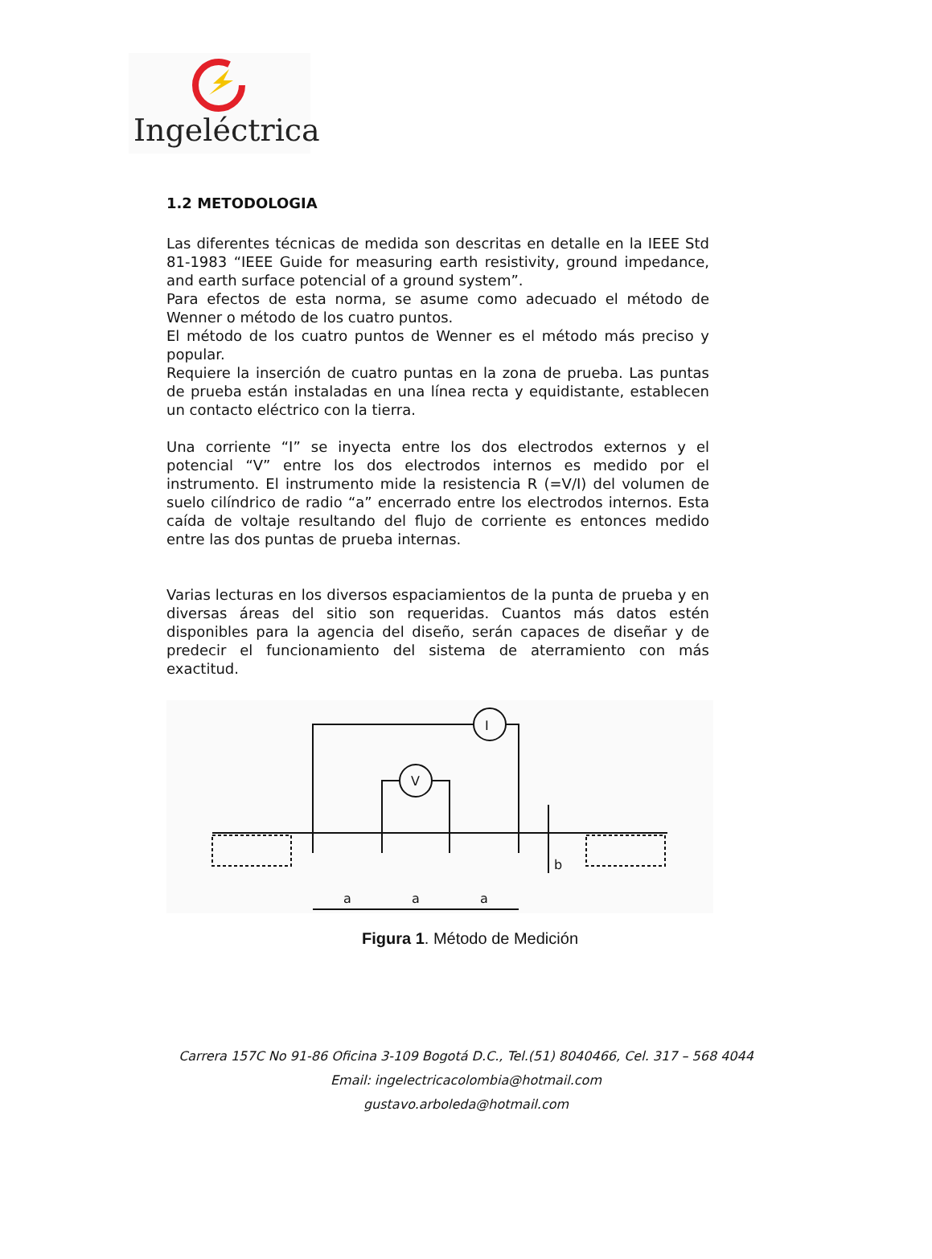Ingeléctrica
1.2 METODOLOGIA
Las diferentes técnicas de medida son descritas en detalle en la IEEE Std 81-1983 “IEEE Guide for measuring earth resistivity, ground impedance, and earth surface potencial of a ground system”.
Para efectos de esta norma, se asume como adecuado el método de Wenner o método de los cuatro puntos.
El método de los cuatro puntos de Wenner es el método más preciso y popular.
Requiere la inserción de cuatro puntas en la zona de prueba. Las puntas de prueba están instaladas en una línea recta y equidistante, establecen un contacto eléctrico con la tierra.
Una corriente “I” se inyecta entre los dos electrodos externos y el potencial “V” entre los dos electrodos internos es medido por el instrumento. El instrumento mide la resistencia R (=V/I) del volumen de suelo cilíndrico de radio “a” encerrado entre los electrodos internos. Esta caída de voltaje resultando del flujo de corriente es entonces medido entre las dos puntas de prueba internas.
Varias lecturas en los diversos espaciamientos de la punta de prueba y en diversas áreas del sitio son requeridas. Cuantos más datos estén disponibles para la agencia del diseño, serán capaces de diseñar y de predecir el funcionamiento del sistema de aterramiento con más exactitud.
I
V
a
a
a
b
Figura 1. Método de Medición
Carrera 157C No 91-86 Oficina 3-109 Bogotá D.C., Tel.(51) 8040466, Cel. 317 – 568 4044
Email: ingelectricacolombia@hotmail.com
gustavo.arboleda@hotmail.com